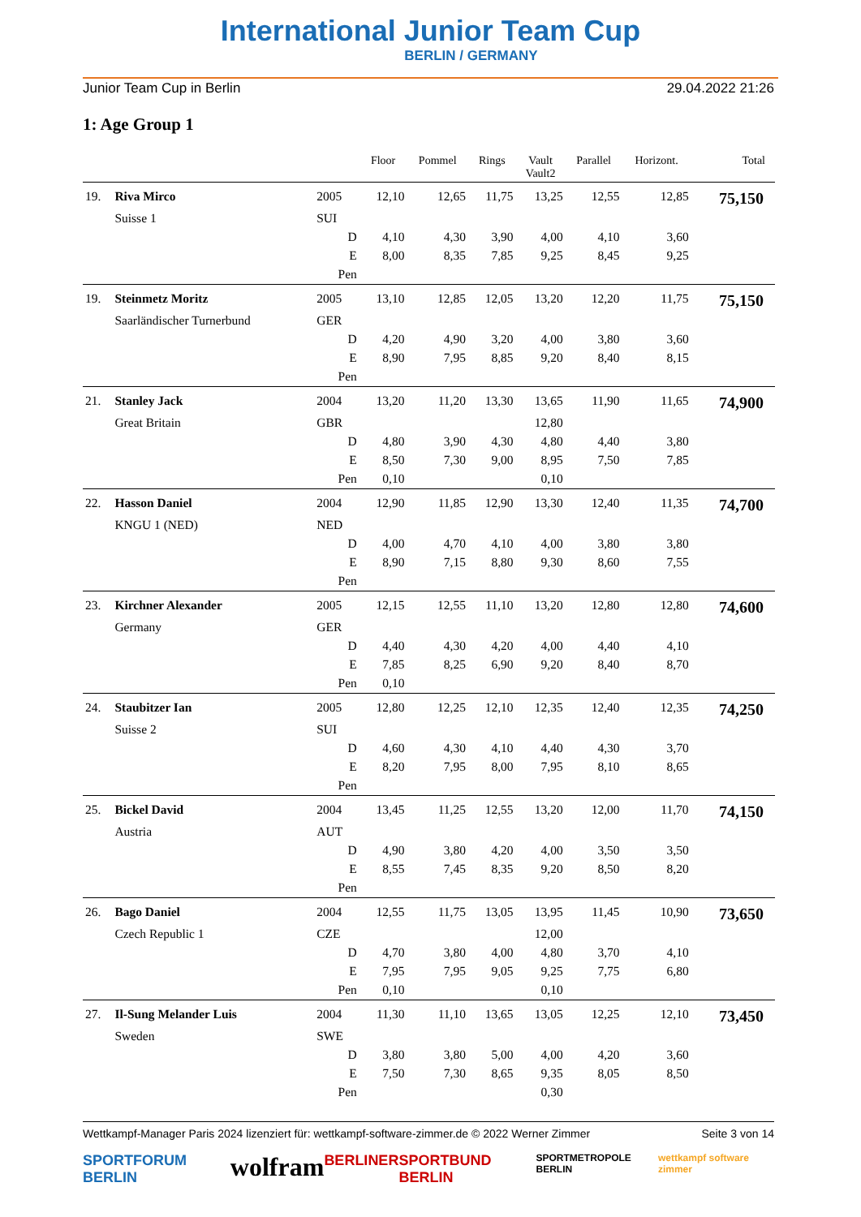International Junior Team Cup
BERLIN / GERMANY
Junior Team Cup in Berlin 29.04.2022 21:26
1: Age Group 1
| | | | Floor | Pommel | Rings | Vault Vault2 | Parallel | Horizont. | Total |
| --- | --- | --- | --- | --- | --- | --- | --- | --- | --- |
| 19. | Riva Mirco | 2005 | 12,10 | 12,65 | 11,75 | 13,25 | 12,55 | 12,85 | 75,150 |
| | Suisse 1 | SUI | | | | | | | |
| | | D | 4,10 | 4,30 | 3,90 | 4,00 | 4,10 | 3,60 | |
| | | E | 8,00 | 8,35 | 7,85 | 9,25 | 8,45 | 9,25 | |
| | | Pen | | | | | | | |
| 19. | Steinmetz Moritz | 2005 | 13,10 | 12,85 | 12,05 | 13,20 | 12,20 | 11,75 | 75,150 |
| | Saarländischer Turnerbund | GER | | | | | | | |
| | | D | 4,20 | 4,90 | 3,20 | 4,00 | 3,80 | 3,60 | |
| | | E | 8,90 | 7,95 | 8,85 | 9,20 | 8,40 | 8,15 | |
| | | Pen | | | | | | | |
| 21. | Stanley Jack | 2004 | 13,20 | 11,20 | 13,30 | 13,65 | 11,90 | 11,65 | 74,900 |
| | Great Britain | GBR | | | | 12,80 | | | |
| | | D | 4,80 | 3,90 | 4,30 | 4,80 | 4,40 | 3,80 | |
| | | E | 8,50 | 7,30 | 9,00 | 8,95 | 7,50 | 7,85 | |
| | | Pen | 0,10 | | | 0,10 | | | |
| 22. | Hasson Daniel | 2004 | 12,90 | 11,85 | 12,90 | 13,30 | 12,40 | 11,35 | 74,700 |
| | KNGU 1 (NED) | NED | | | | | | | |
| | | D | 4,00 | 4,70 | 4,10 | 4,00 | 3,80 | 3,80 | |
| | | E | 8,90 | 7,15 | 8,80 | 9,30 | 8,60 | 7,55 | |
| | | Pen | | | | | | | |
| 23. | Kirchner Alexander | 2005 | 12,15 | 12,55 | 11,10 | 13,20 | 12,80 | 12,80 | 74,600 |
| | Germany | GER | | | | | | | |
| | | D | 4,40 | 4,30 | 4,20 | 4,00 | 4,40 | 4,10 | |
| | | E | 7,85 | 8,25 | 6,90 | 9,20 | 8,40 | 8,70 | |
| | | Pen | 0,10 | | | | | | |
| 24. | Staubitzer Ian | 2005 | 12,80 | 12,25 | 12,10 | 12,35 | 12,40 | 12,35 | 74,250 |
| | Suisse 2 | SUI | | | | | | | |
| | | D | 4,60 | 4,30 | 4,10 | 4,40 | 4,30 | 3,70 | |
| | | E | 8,20 | 7,95 | 8,00 | 7,95 | 8,10 | 8,65 | |
| | | Pen | | | | | | | |
| 25. | Bickel David | 2004 | 13,45 | 11,25 | 12,55 | 13,20 | 12,00 | 11,70 | 74,150 |
| | Austria | AUT | | | | | | | |
| | | D | 4,90 | 3,80 | 4,20 | 4,00 | 3,50 | 3,50 | |
| | | E | 8,55 | 7,45 | 8,35 | 9,20 | 8,50 | 8,20 | |
| | | Pen | | | | | | | |
| 26. | Bago Daniel | 2004 | 12,55 | 11,75 | 13,05 | 13,95 | 11,45 | 10,90 | 73,650 |
| | Czech Republic 1 | CZE | | | | 12,00 | | | |
| | | D | 4,70 | 3,80 | 4,00 | 4,80 | 3,70 | 4,10 | |
| | | E | 7,95 | 7,95 | 9,05 | 9,25 | 7,75 | 6,80 | |
| | | Pen | 0,10 | | | 0,10 | | | |
| 27. | Il-Sung Melander Luis | 2004 | 11,30 | 11,10 | 13,65 | 13,05 | 12,25 | 12,10 | 73,450 |
| | Sweden | SWE | | | | | | | |
| | | D | 3,80 | 3,80 | 5,00 | 4,00 | 4,20 | 3,60 | |
| | | E | 7,50 | 7,30 | 8,65 | 9,35 | 8,05 | 8,50 | |
| | | Pen | | | | 0,30 | | | |
Wettkampf-Manager Paris 2024 lizenziert für: wettkampf-software-zimmer.de © 2022 Werner Zimmer Seite 3 von 14
SPORTFORUM BERLIN wolfram BERLINER SPORTBUND BERLIN SPORTMETROPOLE BERLIN wettkampf software zimmer